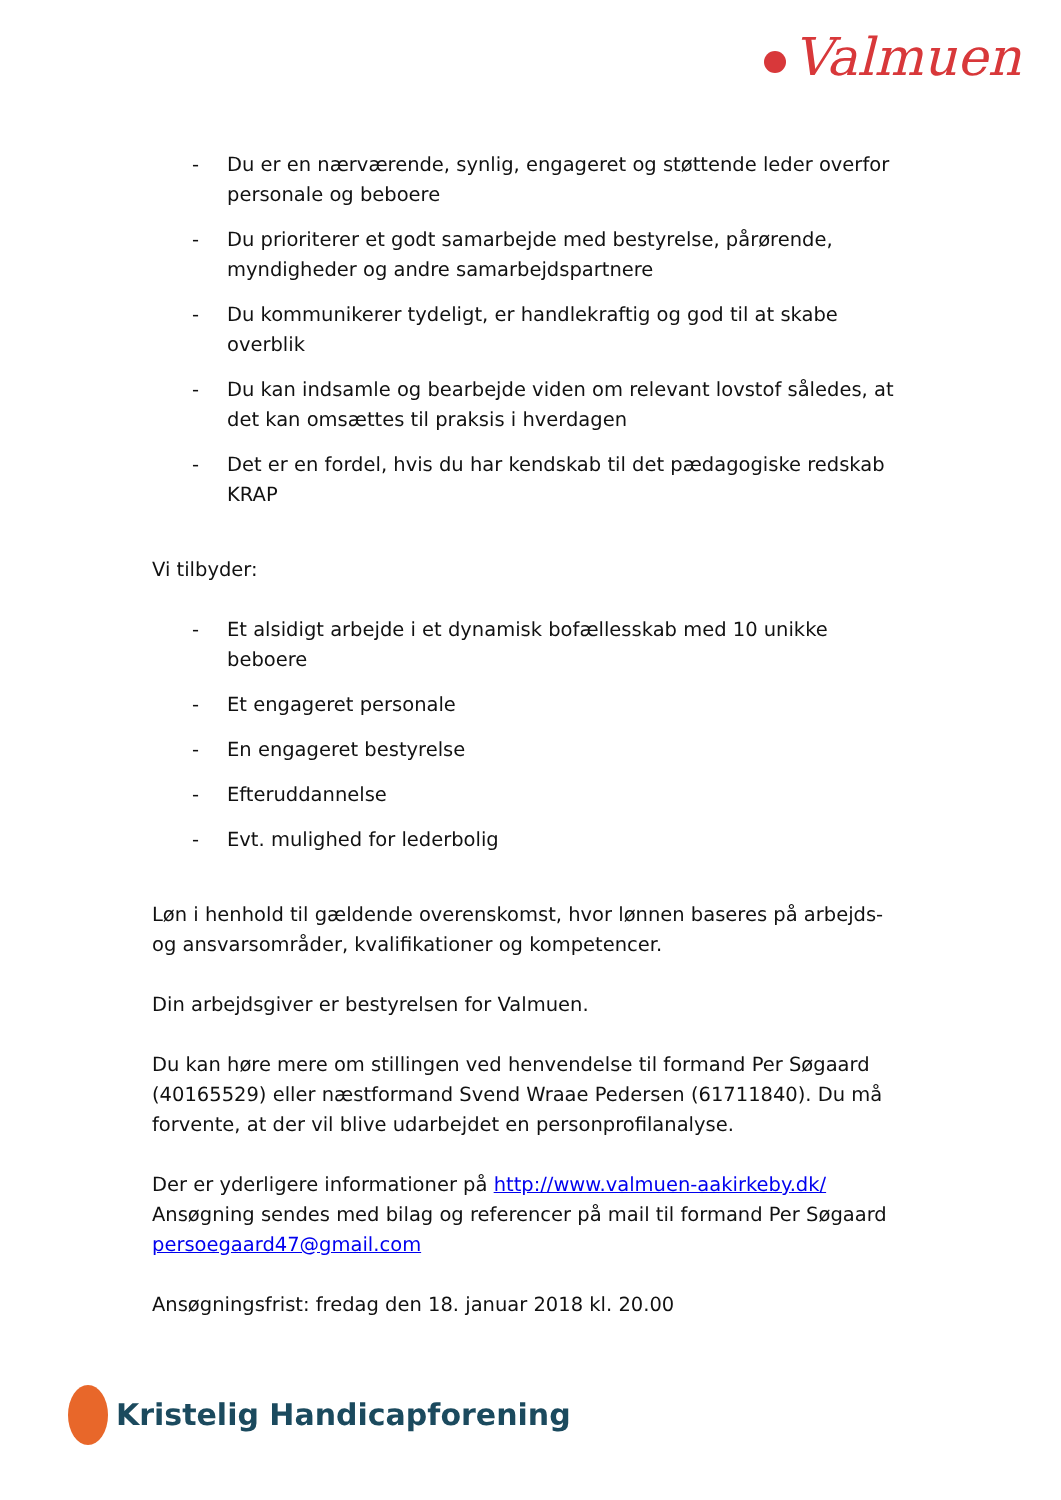Valmuen
- Du er en nærværende, synlig, engageret og støttende leder overfor personale og beboere
- Du prioriterer et godt samarbejde med bestyrelse, pårørende, myndigheder og andre samarbejdspartnere
- Du kommunikerer tydeligt, er handlekraftig og god til at skabe overblik
- Du kan indsamle og bearbejde viden om relevant lovstof således, at det kan omsættes til praksis i hverdagen
- Det er en fordel, hvis du har kendskab til det pædagogiske redskab KRAP
Vi tilbyder:
- Et alsidigt arbejde i et dynamisk bofællesskab med 10 unikke beboere
- Et engageret personale
- En engageret bestyrelse
- Efteruddannelse
- Evt. mulighed for lederbolig
Løn i henhold til gældende overenskomst, hvor lønnen baseres på arbejds- og ansvarsområder, kvalifikationer og kompetencer.
Din arbejdsgiver er bestyrelsen for Valmuen.
Du kan høre mere om stillingen ved henvendelse til formand Per Søgaard (40165529) eller næstformand Svend Wraae Pedersen (61711840). Du må forvente, at der vil blive udarbejdet en personprofilanalyse.
Der er yderligere informationer på http://www.valmuen-aakirkeby.dk/
Ansøgning sendes med bilag og referencer på mail til formand Per Søgaard persoegaard47@gmail.com
Ansøgningsfrist: fredag den 18. januar 2018 kl. 20.00
Kristelig Handicapforening